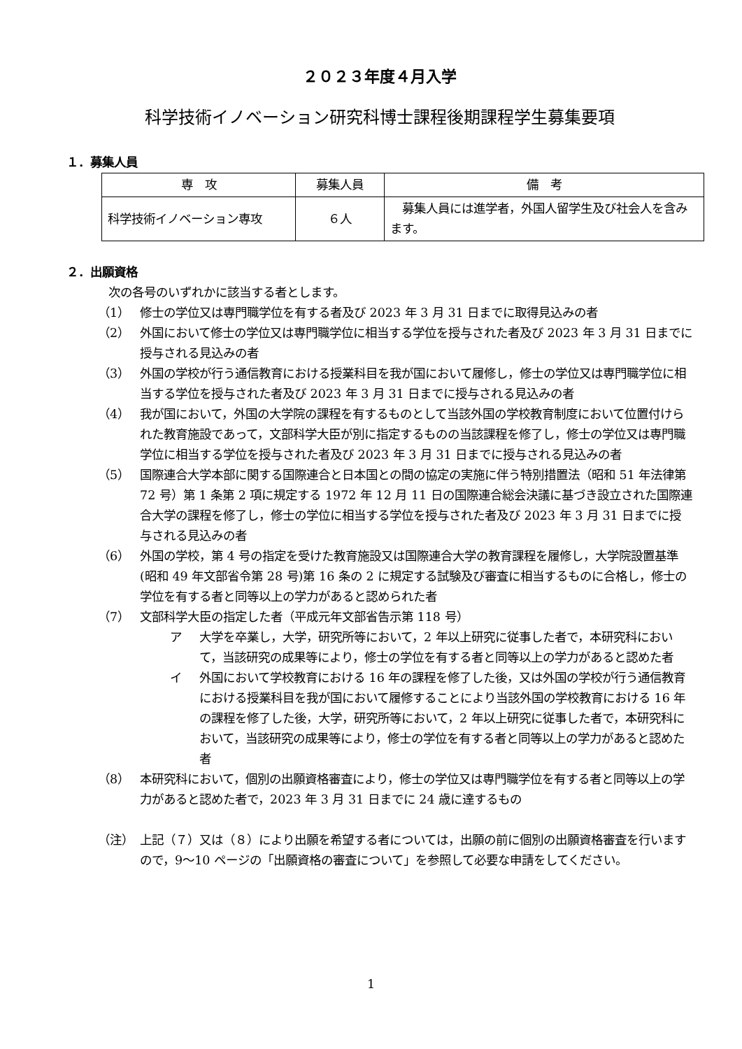２０２３年度４月入学
科学技術イノベーション研究科博士課程後期課程学生募集要項
１．募集人員
| 専 攻 | 募集人員 | 備 考 |
| --- | --- | --- |
| 科学技術イノベーション専攻 | ６人 | 募集人員には進学者，外国人留学生及び社会人を含みます。 |
２．出願資格
次の各号のいずれかに該当する者とします。
（1） 修士の学位又は専門職学位を有する者及び 2023 年 3 月 31 日までに取得見込みの者
（2） 外国において修士の学位又は専門職学位に相当する学位を授与された者及び 2023 年 3 月 31 日までに授与される見込みの者
（3） 外国の学校が行う通信教育における授業科目を我が国において履修し，修士の学位又は専門職学位に相当する学位を授与された者及び 2023 年 3 月 31 日までに授与される見込みの者
（4） 我が国において，外国の大学院の課程を有するものとして当該外国の学校教育制度において位置付けられた教育施設であって，文部科学大臣が別に指定するものの当該課程を修了し，修士の学位又は専門職学位に相当する学位を授与された者及び 2023 年 3 月 31 日までに授与される見込みの者
（5） 国際連合大学本部に関する国際連合と日本国との間の協定の実施に伴う特別措置法（昭和 51 年法律第 72 号）第 1 条第 2 項に規定する 1972 年 12 月 11 日の国際連合総会決議に基づき設立された国際連合大学の課程を修了し，修士の学位に相当する学位を授与された者及び 2023 年 3 月 31 日までに授与される見込みの者
（6） 外国の学校，第 4 号の指定を受けた教育施設又は国際連合大学の教育課程を履修し，大学院設置基準(昭和 49 年文部省令第 28 号)第 16 条の 2 に規定する試験及び審査に相当するものに合格し，修士の学位を有する者と同等以上の学力があると認められた者
（7） 文部科学大臣の指定した者（平成元年文部省告示第 118 号）
ア 大学を卒業し，大学，研究所等において，2 年以上研究に従事した者で，本研究科において，当該研究の成果等により，修士の学位を有する者と同等以上の学力があると認めた者
イ 外国において学校教育における 16 年の課程を修了した後，又は外国の学校が行う通信教育における授業科目を我が国において履修することにより当該外国の学校教育における 16 年の課程を修了した後，大学，研究所等において，2 年以上研究に従事した者で，本研究科において，当該研究の成果等により，修士の学位を有する者と同等以上の学力があると認めた者
（8） 本研究科において，個別の出願資格審査により，修士の学位又は専門職学位を有する者と同等以上の学力があると認めた者で，2023 年 3 月 31 日までに 24 歳に達するもの
（注） 上記（７）又は（８）により出願を希望する者については，出願の前に個別の出願資格審査を行いますので，9～10 ページの「出願資格の審査について」を参照して必要な申請をしてください。
1